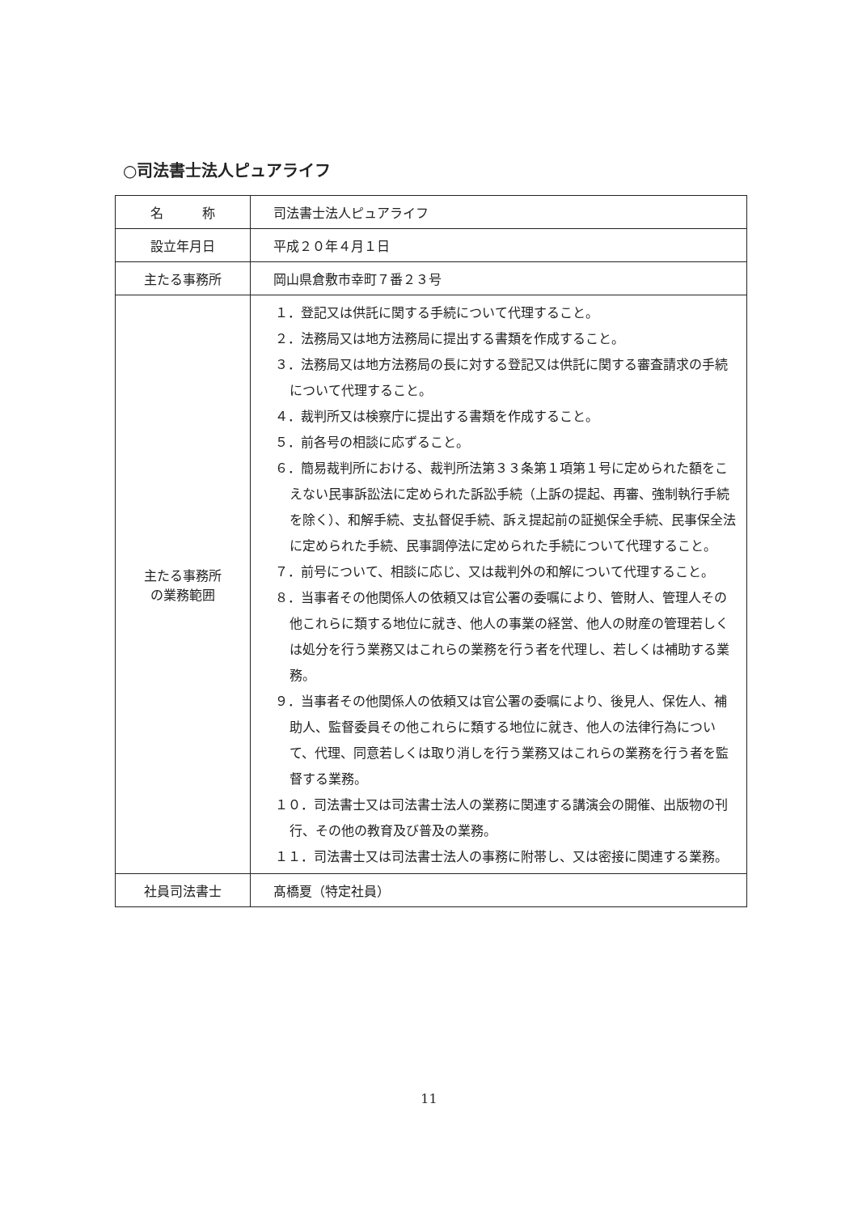○司法書士法人ピュアライフ
| 名 称 | 司法書士法人ピュアライフ |
| 設立年月日 | 平成２０年４月１日 |
| 主たる事務所 | 岡山県倉敷市幸町７番２３号 |
| 主たる事務所 の業務範囲 | １．登記又は供託に関する手続について代理すること。 ２．法務局又は地方法務局に提出する書類を作成すること。 ３．法務局又は地方法務局の長に対する登記又は供託に関する審査請求の手続について代理すること。 ４．裁判所又は検察庁に提出する書類を作成すること。 ５．前各号の相談に応ずること。 ６．簡易裁判所における、裁判所法第３３条第１項第１号に定められた額をこえない民事訴訟法に定められた訴訟手続（上訴の提起、再審、強制執行手続を除く）、和解手続、支払督促手続、訴え提起前の証拠保全手続、民事保全法に定められた手続、民事調停法に定められた手続について代理すること。 ７．前号について、相談に応じ、又は裁判外の和解について代理すること。 ８．当事者その他関係人の依頼又は官公署の委嘱により、管財人、管理人その他これらに類する地位に就き、他人の事業の経営、他人の財産の管理若しくは処分を行う業務又はこれらの業務を行う者を代理し、若しくは補助する業務。 ９．当事者その他関係人の依頼又は官公署の委嘱により、後見人、保佐人、補助人、監督委員その他これらに類する地位に就き、他人の法律行為について、代理、同意若しくは取り消しを行う業務又はこれらの業務を行う者を監督する業務。 １０．司法書士又は司法書士法人の業務に関連する講演会の開催、出版物の刊行、その他の教育及び普及の業務。 １１．司法書士又は司法書士法人の事務に附帯し、又は密接に関連する業務。 |
| 社員司法書士 | 髙橋夏（特定社員） |
11